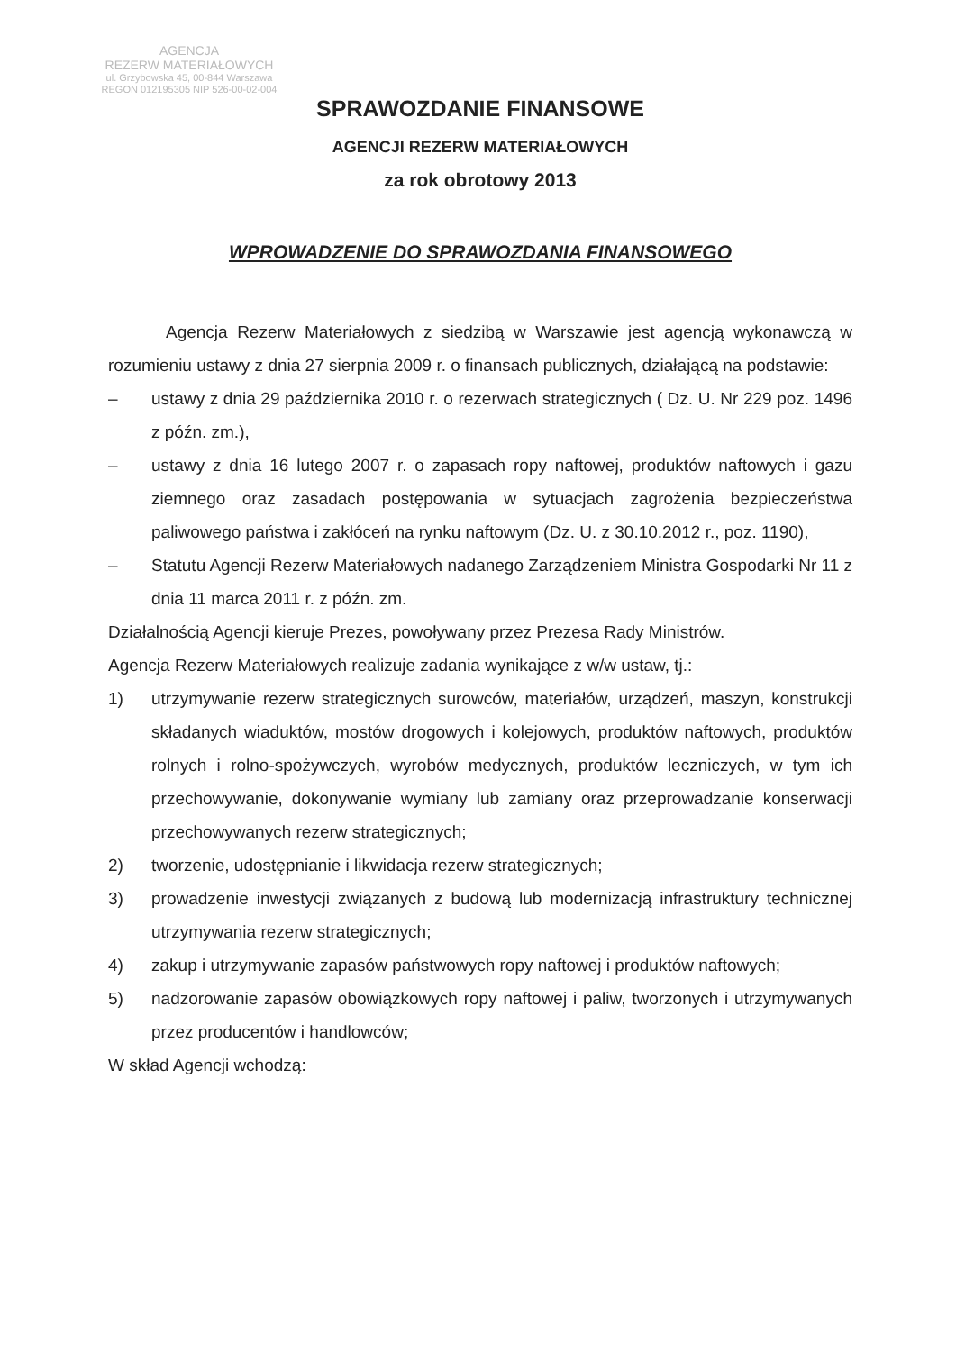AGENCJA
REZERW MATERIAŁOWYCH
ul. Grzybowska 45, 00-844 Warszawa
REGON 012195305 NIP 526-00-02-004
SPRAWOZDANIE FINANSOWE
AGENCJI REZERW MATERIAŁOWYCH
za rok obrotowy 2013
WPROWADZENIE DO SPRAWOZDANIA FINANSOWEGO
Agencja Rezerw Materiałowych z siedzibą w Warszawie jest agencją wykonawczą w rozumieniu ustawy z dnia 27 sierpnia 2009 r. o finansach publicznych, działającą na podstawie:
– ustawy z dnia 29 października 2010 r. o rezerwach strategicznych ( Dz. U. Nr 229 poz. 1496 z późn. zm.),
– ustawy z dnia 16 lutego 2007 r. o zapasach ropy naftowej, produktów naftowych i gazu ziemnego oraz zasadach postępowania w sytuacjach zagrożenia bezpieczeństwa paliwowego państwa i zakłóceń na rynku naftowym (Dz. U. z 30.10.2012 r., poz. 1190),
– Statutu Agencji Rezerw Materiałowych nadanego Zarządzeniem Ministra Gospodarki Nr 11 z dnia 11 marca 2011 r. z późn. zm.
Działalnością Agencji kieruje Prezes, powoływany przez Prezesa Rady Ministrów.
Agencja Rezerw Materiałowych realizuje zadania wynikające z w/w ustaw, tj.:
1) utrzymywanie rezerw strategicznych surowców, materiałów, urządzeń, maszyn, konstrukcji składanych wiaduktów, mostów drogowych i kolejowych, produktów naftowych, produktów rolnych i rolno-spożywczych, wyrobów medycznych, produktów leczniczych, w tym ich przechowywanie, dokonywanie wymiany lub zamiany oraz przeprowadzanie konserwacji przechowywanych rezerw strategicznych;
2) tworzenie, udostępnianie i likwidacja rezerw strategicznych;
3) prowadzenie inwestycji związanych z budową lub modernizacją infrastruktury technicznej utrzymywania rezerw strategicznych;
4) zakup i utrzymywanie zapasów państwowych ropy naftowej i produktów naftowych;
5) nadzorowanie zapasów obowiązkowych ropy naftowej i paliw, tworzonych i utrzymywanych przez producentów i handlowców;
W skład Agencji wchodzą: